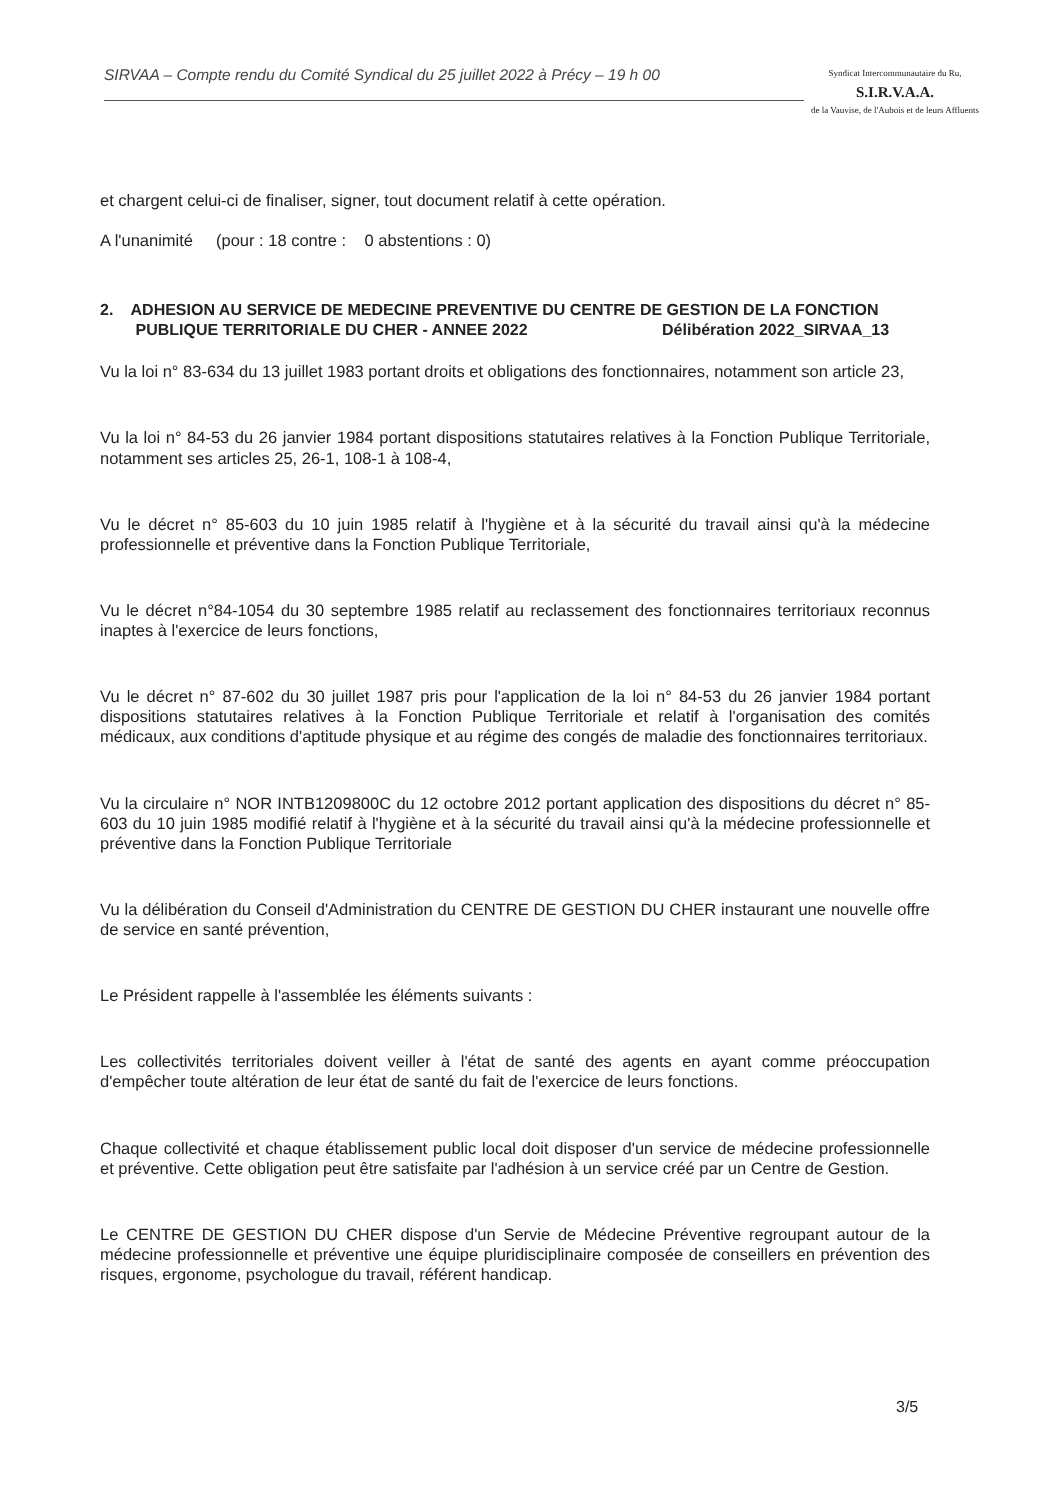SIRVAA – Compte rendu du Comité Syndical du 25 juillet 2022 à Précy – 19 h 00
Syndicat Intercommunautaire du Ru,
S.I.R.V.A.A.
de la Vauvise, de l'Aubois et de leurs Affluents
et chargent celui-ci de finaliser, signer, tout document relatif à cette opération.
A l'unanimité (pour : 18 contre : 0 abstentions : 0)
2. ADHESION AU SERVICE DE MEDECINE PREVENTIVE DU CENTRE DE GESTION DE LA FONCTION
PUBLIQUE TERRITORIALE DU CHER - ANNEE 2022 Délibération 2022_SIRVAA_13
Vu la loi n° 83-634 du 13 juillet 1983 portant droits et obligations des fonctionnaires, notamment son article 23,
Vu la loi n° 84-53 du 26 janvier 1984 portant dispositions statutaires relatives à la Fonction Publique Territoriale, notamment ses articles 25, 26-1, 108-1 à 108-4,
Vu le décret n° 85-603 du 10 juin 1985 relatif à l'hygiène et à la sécurité du travail ainsi qu'à la médecine professionnelle et préventive dans la Fonction Publique Territoriale,
Vu le décret n°84-1054 du 30 septembre 1985 relatif au reclassement des fonctionnaires territoriaux reconnus inaptes à l'exercice de leurs fonctions,
Vu le décret n° 87-602 du 30 juillet 1987 pris pour l'application de la loi n° 84-53 du 26 janvier 1984 portant dispositions statutaires relatives à la Fonction Publique Territoriale et relatif à l'organisation des comités médicaux, aux conditions d'aptitude physique et au régime des congés de maladie des fonctionnaires territoriaux.
Vu la circulaire n° NOR INTB1209800C du 12 octobre 2012 portant application des dispositions du décret n° 85-603 du 10 juin 1985 modifié relatif à l'hygiène et à la sécurité du travail ainsi qu'à la médecine professionnelle et préventive dans la Fonction Publique Territoriale
Vu la délibération du Conseil d'Administration du CENTRE DE GESTION DU CHER instaurant une nouvelle offre de service en santé prévention,
Le Président rappelle à l'assemblée les éléments suivants :
Les collectivités territoriales doivent veiller à l'état de santé des agents en ayant comme préoccupation d'empêcher toute altération de leur état de santé du fait de l'exercice de leurs fonctions.
Chaque collectivité et chaque établissement public local doit disposer d'un service de médecine professionnelle et préventive. Cette obligation peut être satisfaite par l'adhésion à un service créé par un Centre de Gestion.
Le CENTRE DE GESTION DU CHER dispose d'un Servie de Médecine Préventive regroupant autour de la médecine professionnelle et préventive une équipe pluridisciplinaire composée de conseillers en prévention des risques, ergonome, psychologue du travail, référent handicap.
3/5